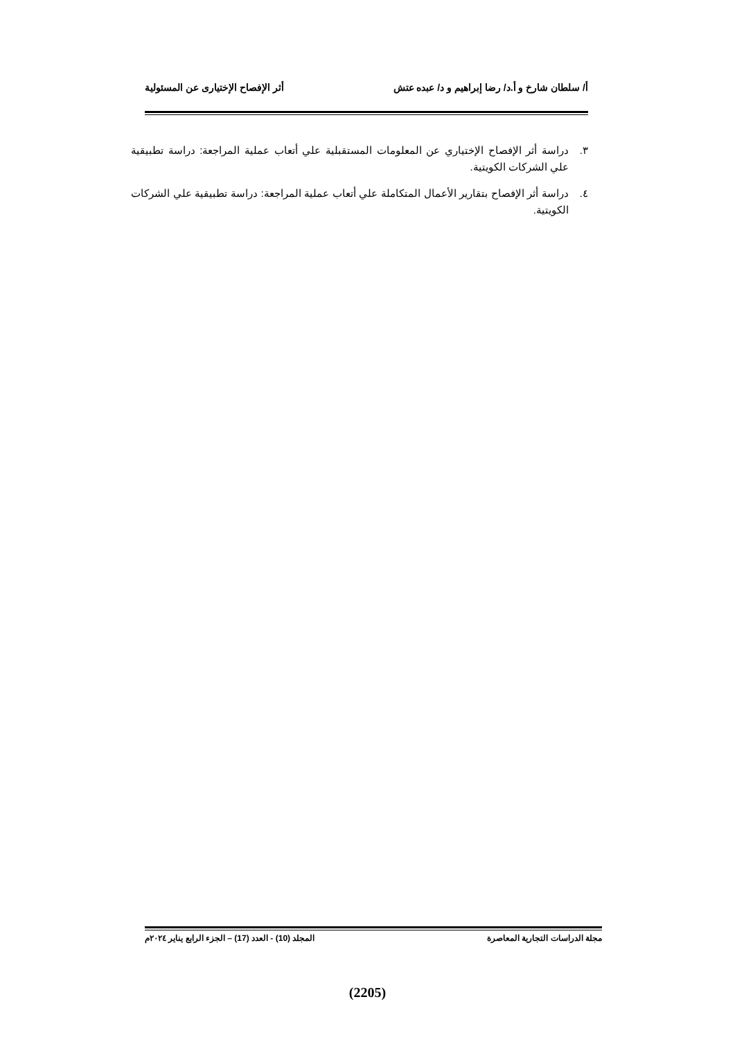أ/ سلطان شارخ و أ.د/ رضا إبراهيم و د/ عبده عتش أثر الإفصاح الإختيارى عن المسئولية
٣. دراسة أثر الإفصاح الإختياري عن المعلومات المستقبلية علي أتعاب عملية المراجعة: دراسة تطبيقية علي الشركات الكويتية.
٤. دراسة أثر الإفصاح بتقارير الأعمال المتكاملة علي أتعاب عملية المراجعة: دراسة تطبيقية علي الشركات الكويتية.
مجلة الدراسات التجارية المعاصرة المجلد (10) - العدد (17) – الجزء الرابع يناير ٢٠٢٤م
(2205)